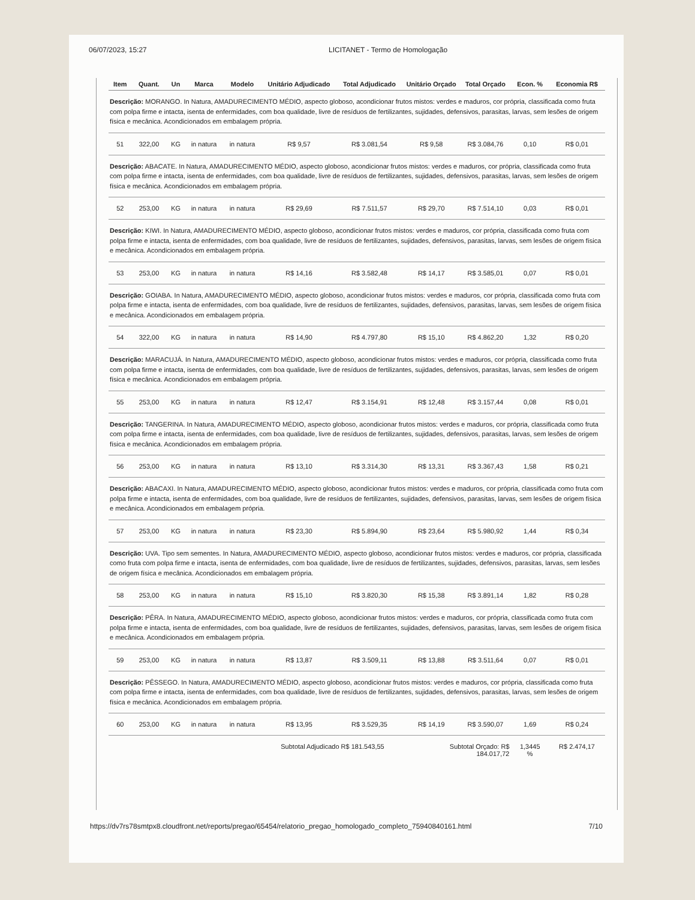06/07/2023, 15:27 LICITANET - Termo de Homologação
| Item | Quant. | Un | Marca | Modelo | Unitário Adjudicado | Total Adjudicado | Unitário Orçado | Total Orçado | Econ. % | Economia R$ |
| --- | --- | --- | --- | --- | --- | --- | --- | --- | --- | --- |
| Descrição: MORANGO. In Natura, AMADURECIMENTO MÉDIO, aspecto globoso, acondicionar frutos mistos: verdes e maduros, cor própria, classificada como fruta com polpa firme e intacta, isenta de enfermidades, com boa qualidade, livre de resíduos de fertilizantes, sujidades, defensivos, parasitas, larvas, sem lesões de origem física e mecânica. Acondicionados em embalagem própria. | | | | | | | | | | |
| 51 | 322,00 | KG | in natura | in natura | R$ 9,57 | R$ 3.081,54 | R$ 9,58 | R$ 3.084,76 | 0,10 | R$ 0,01 |
| Descrição: ABACATE. In Natura, AMADURECIMENTO MÉDIO, aspecto globoso, acondicionar frutos mistos: verdes e maduros, cor própria, classificada como fruta com polpa firme e intacta, isenta de enfermidades, com boa qualidade, livre de resíduos de fertilizantes, sujidades, defensivos, parasitas, larvas, sem lesões de origem física e mecânica. Acondicionados em embalagem própria. | | | | | | | | | | |
| 52 | 253,00 | KG | in natura | in natura | R$ 29,69 | R$ 7.511,57 | R$ 29,70 | R$ 7.514,10 | 0,03 | R$ 0,01 |
| Descrição: KIWI. In Natura, AMADURECIMENTO MÉDIO, aspecto globoso, acondicionar frutos mistos: verdes e maduros, cor própria, classificada como fruta com polpa firme e intacta, isenta de enfermidades, com boa qualidade, livre de resíduos de fertilizantes, sujidades, defensivos, parasitas, larvas, sem lesões de origem física e mecânica. Acondicionados em embalagem própria. | | | | | | | | | | |
| 53 | 253,00 | KG | in natura | in natura | R$ 14,16 | R$ 3.582,48 | R$ 14,17 | R$ 3.585,01 | 0,07 | R$ 0,01 |
| Descrição: GOIABA. In Natura, AMADURECIMENTO MÉDIO, aspecto globoso, acondicionar frutos mistos: verdes e maduros, cor própria, classificada como fruta com polpa firme e intacta, isenta de enfermidades, com boa qualidade, livre de resíduos de fertilizantes, sujidades, defensivos, parasitas, larvas, sem lesões de origem física e mecânica. Acondicionados em embalagem própria. | | | | | | | | | | |
| 54 | 322,00 | KG | in natura | in natura | R$ 14,90 | R$ 4.797,80 | R$ 15,10 | R$ 4.862,20 | 1,32 | R$ 0,20 |
| Descrição: MARACUJÁ. In Natura, AMADURECIMENTO MÉDIO, aspecto globoso, acondicionar frutos mistos: verdes e maduros, cor própria, classificada como fruta com polpa firme e intacta, isenta de enfermidades, com boa qualidade, livre de resíduos de fertilizantes, sujidades, defensivos, parasitas, larvas, sem lesões de origem física e mecânica. Acondicionados em embalagem própria. | | | | | | | | | | |
| 55 | 253,00 | KG | in natura | in natura | R$ 12,47 | R$ 3.154,91 | R$ 12,48 | R$ 3.157,44 | 0,08 | R$ 0,01 |
| Descrição: TANGERINA. In Natura, AMADURECIMENTO MÉDIO, aspecto globoso, acondicionar frutos mistos: verdes e maduros, cor própria, classificada como fruta com polpa firme e intacta, isenta de enfermidades, com boa qualidade, livre de resíduos de fertilizantes, sujidades, defensivos, parasitas, larvas, sem lesões de origem física e mecânica. Acondicionados em embalagem própria. | | | | | | | | | | |
| 56 | 253,00 | KG | in natura | in natura | R$ 13,10 | R$ 3.314,30 | R$ 13,31 | R$ 3.367,43 | 1,58 | R$ 0,21 |
| Descrição: ABACAXI. In Natura, AMADURECIMENTO MÉDIO, aspecto globoso, acondicionar frutos mistos: verdes e maduros, cor própria, classificada como fruta com polpa firme e intacta, isenta de enfermidades, com boa qualidade, livre de resíduos de fertilizantes, sujidades, defensivos, parasitas, larvas, sem lesões de origem física e mecânica. Acondicionados em embalagem própria. | | | | | | | | | | |
| 57 | 253,00 | KG | in natura | in natura | R$ 23,30 | R$ 5.894,90 | R$ 23,64 | R$ 5.980,92 | 1,44 | R$ 0,34 |
| Descrição: UVA. Tipo sem sementes. In Natura, AMADURECIMENTO MÉDIO, aspecto globoso, acondicionar frutos mistos: verdes e maduros, cor própria, classificada como fruta com polpa firme e intacta, isenta de enfermidades, com boa qualidade, livre de resíduos de fertilizantes, sujidades, defensivos, parasitas, larvas, sem lesões de origem física e mecânica. Acondicionados em embalagem própria. | | | | | | | | | | |
| 58 | 253,00 | KG | in natura | in natura | R$ 15,10 | R$ 3.820,30 | R$ 15,38 | R$ 3.891,14 | 1,82 | R$ 0,28 |
| Descrição: PÊRA. In Natura, AMADURECIMENTO MÉDIO, aspecto globoso, acondicionar frutos mistos: verdes e maduros, cor própria, classificada como fruta com polpa firme e intacta, isenta de enfermidades, com boa qualidade, livre de resíduos de fertilizantes, sujidades, defensivos, parasitas, larvas, sem lesões de origem física e mecânica. Acondicionados em embalagem própria. | | | | | | | | | | |
| 59 | 253,00 | KG | in natura | in natura | R$ 13,87 | R$ 3.509,11 | R$ 13,88 | R$ 3.511,64 | 0,07 | R$ 0,01 |
| Descrição: PÊSSEGO. In Natura, AMADURECIMENTO MÉDIO, aspecto globoso, acondicionar frutos mistos: verdes e maduros, cor própria, classificada como fruta com polpa firme e intacta, isenta de enfermidades, com boa qualidade, livre de resíduos de fertilizantes, sujidades, defensivos, parasitas, larvas, sem lesões de origem física e mecânica. Acondicionados em embalagem própria. | | | | | | | | | | |
| 60 | 253,00 | KG | in natura | in natura | R$ 13,95 | R$ 3.529,35 | R$ 14,19 | R$ 3.590,07 | 1,69 | R$ 0,24 |
| | | | | | Subtotal Adjudicado R$ 181.543,55 | | Subtotal Orçado: R$ 184.017,72 | | 1,3445 % | R$ 2.474,17 |
https://dv7rs78smtpx8.cloudfront.net/reports/pregao/65454/relatorio_pregao_homologado_completo_75940840161.html 7/10